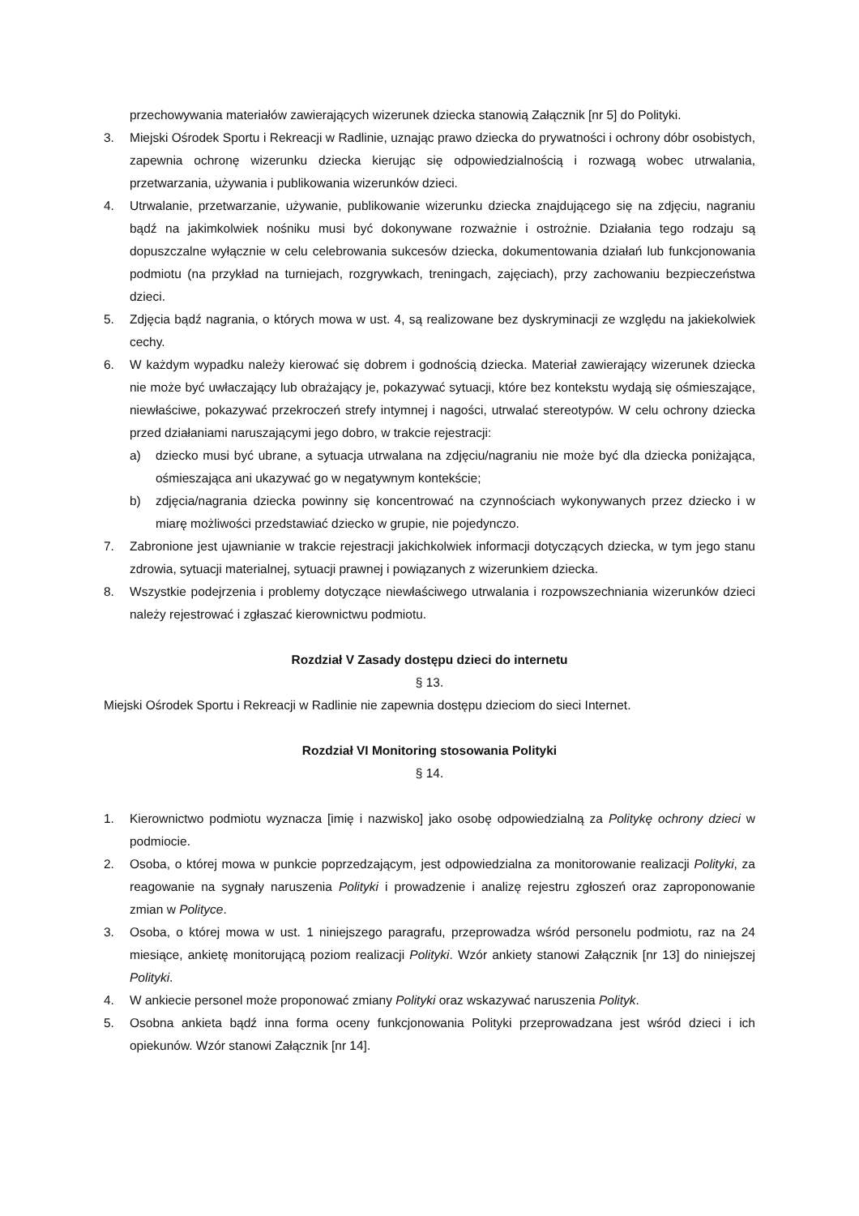przechowywania materiałów zawierających wizerunek dziecka stanowią Załącznik [nr 5] do Polityki.
3. Miejski Ośrodek Sportu i Rekreacji w Radlinie, uznając prawo dziecka do prywatności i ochrony dóbr osobistych, zapewnia ochronę wizerunku dziecka kierując się odpowiedzialnością i rozwagą wobec utrwalania, przetwarzania, używania i publikowania wizerunków dzieci.
4. Utrwalanie, przetwarzanie, używanie, publikowanie wizerunku dziecka znajdującego się na zdjęciu, nagraniu bądź na jakimkolwiek nośniku musi być dokonywane rozważnie i ostrożnie. Działania tego rodzaju są dopuszczalne wyłącznie w celu celebrowania sukcesów dziecka, dokumentowania działań lub funkcjonowania podmiotu (na przykład na turniejach, rozgrywkach, treningach, zajęciach), przy zachowaniu bezpieczeństwa dzieci.
5. Zdjęcia bądź nagrania, o których mowa w ust. 4, są realizowane bez dyskryminacji ze względu na jakiekolwiek cechy.
6. W każdym wypadku należy kierować się dobrem i godnością dziecka. Materiał zawierający wizerunek dziecka nie może być uwłaczający lub obrażający je, pokazywać sytuacji, które bez kontekstu wydają się ośmieszające, niewłaściwe, pokazywać przekroczeń strefy intymnej i nagości, utrwalać stereotypów. W celu ochrony dziecka przed działaniami naruszającymi jego dobro, w trakcie rejestracji:
a) dziecko musi być ubrane, a sytuacja utrwalana na zdjęciu/nagraniu nie może być dla dziecka poniżająca, ośmieszająca ani ukazywać go w negatywnym kontekście;
b) zdjęcia/nagrania dziecka powinny się koncentrować na czynnościach wykonywanych przez dziecko i w miarę możliwości przedstawiać dziecko w grupie, nie pojedynczo.
7. Zabronione jest ujawnianie w trakcie rejestracji jakichkolwiek informacji dotyczących dziecka, w tym jego stanu zdrowia, sytuacji materialnej, sytuacji prawnej i powiązanych z wizerunkiem dziecka.
8. Wszystkie podejrzenia i problemy dotyczące niewłaściwego utrwalania i rozpowszechniania wizerunków dzieci należy rejestrować i zgłaszać kierownictwu podmiotu.
Rozdział V Zasady dostępu dzieci do internetu
§ 13.
Miejski Ośrodek Sportu i Rekreacji w Radlinie nie zapewnia dostępu dzieciom do sieci Internet.
Rozdział VI Monitoring stosowania Polityki
§ 14.
1. Kierownictwo podmiotu wyznacza [imię i nazwisko] jako osobę odpowiedzialną za Politykę ochrony dzieci w podmiocie.
2. Osoba, o której mowa w punkcie poprzedzającym, jest odpowiedzialna za monitorowanie realizacji Polityki, za reagowanie na sygnały naruszenia Polityki i prowadzenie i analizę rejestru zgłoszeń oraz zaproponowanie zmian w Polityce.
3. Osoba, o której mowa w ust. 1 niniejszego paragrafu, przeprowadza wśród personelu podmiotu, raz na 24 miesiące, ankietę monitorującą poziom realizacji Polityki. Wzór ankiety stanowi Załącznik [nr 13] do niniejszej Polityki.
4. W ankiecie personel może proponować zmiany Polityki oraz wskazywać naruszenia Polityk.
5. Osobna ankieta bądź inna forma oceny funkcjonowania Polityki przeprowadzana jest wśród dzieci i ich opiekunów. Wzór stanowi Załącznik [nr 14].